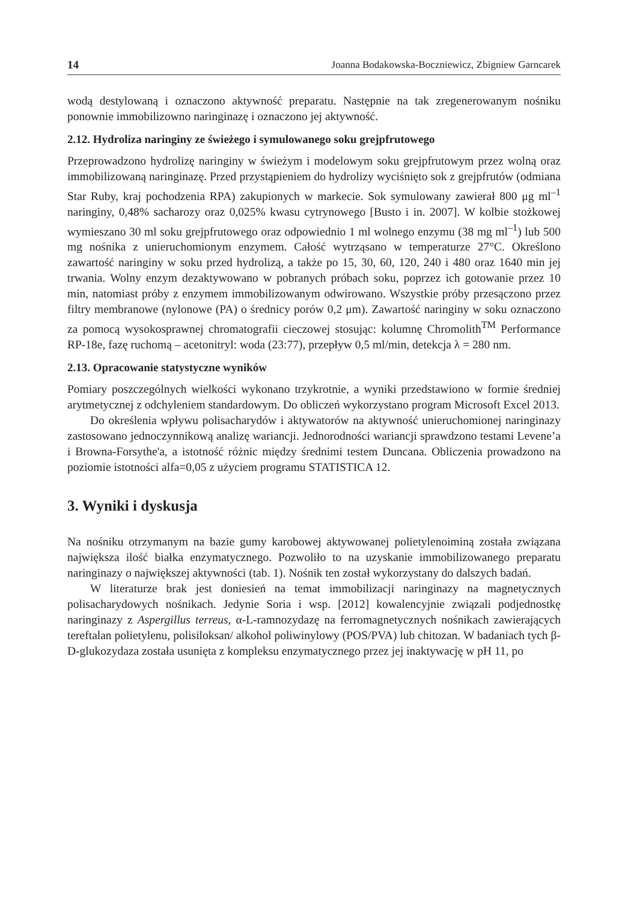14 Joanna Bodakowska-Boczniewicz, Zbigniew Garncarek
wodą destylowaną i oznaczono aktywność preparatu. Następnie na tak zregenerowanym nośniku ponownie immobilizowno naringinazę i oznaczono jej aktywność.
2.12. Hydroliza naringiny ze świeżego i symulowanego soku grejpfrutowego
Przeprowadzono hydrolizę naringiny w świeżym i modelowym soku grejpfrutowym przez wolną oraz immobilizowaną naringinazę. Przed przystąpieniem do hydrolizy wyciśnięto sok z grejpfrutów (odmiana Star Ruby, kraj pochodzenia RPA) zakupionych w markecie. Sok symulowany zawierał 800 μg ml<sup>–1</sup> naringiny, 0,48% sacharozy oraz 0,025% kwasu cytrynowego [Busto i in. 2007]. W kolbie stożkowej wymieszano 30 ml soku grejpfrutowego oraz odpowiednio 1 ml wolnego enzymu (38 mg ml<sup>–1</sup>) lub 500 mg nośnika z unieruchomionym enzymem. Całość wytrząsano w temperaturze 27°C. Określono zawartość naringiny w soku przed hydrolizą, a także po 15, 30, 60, 120, 240 i 480 oraz 1640 min jej trwania. Wolny enzym dezaktywowano w pobranych próbach soku, poprzez ich gotowanie przez 10 min, natomiast próby z enzymem immobilizowanym odwirowano. Wszystkie próby przesączono przez filtry membranowe (nylonowe (PA) o średnicy porów 0,2 μm). Zawartość naringiny w soku oznaczono za pomocą wysokosprawnej chromatografii cieczowej stosując: kolumnę Chromolith<sup>TM</sup> Performance RP-18e, fazę ruchomą – acetonitryl: woda (23:77), przepływ 0,5 ml/min, detekcja λ = 280 nm.
2.13. Opracowanie statystyczne wyników
Pomiary poszczególnych wielkości wykonano trzykrotnie, a wyniki przedstawiono w formie średniej arytmetycznej z odchyleniem standardowym. Do obliczeń wykorzystano program Microsoft Excel 2013.
Do określenia wpływu polisacharydów i aktywatorów na aktywność unieruchomionej naringinazy zastosowano jednoczynnikową analizę wariancji. Jednorodności wariancji sprawdzono testami Levene’a i Browna-Forsythe'a, a istotność różnic między średnimi testem Duncana. Obliczenia prowadzono na poziomie istotności alfa=0,05 z użyciem programu STATISTICA 12.
3. Wyniki i dyskusja
Na nośniku otrzymanym na bazie gumy karobowej aktywowanej polietylenoiminą została związana największa ilość białka enzymatycznego. Pozwoliło to na uzyskanie immobilizowanego preparatu naringinazy o największej aktywności (tab. 1). Nośnik ten został wykorzystany do dalszych badań.
W literaturze brak jest doniesień na temat immobilizacji naringinazy na magnetycznych polisacharydowych nośnikach. Jedynie Soria i wsp. [2012] kowalencyjnie związali podjednostkę naringinazy z Aspergillus terreus, α-L-ramnozydazę na ferromagnetycznych nośnikach zawierających tereftalan polietylenu, polisiloksan/ alkohol poliwinylowy (POS/PVA) lub chitozan. W badaniach tych β-D-glukozydaza została usunięta z kompleksu enzymatycznego przez jej inaktywację w pH 11, po